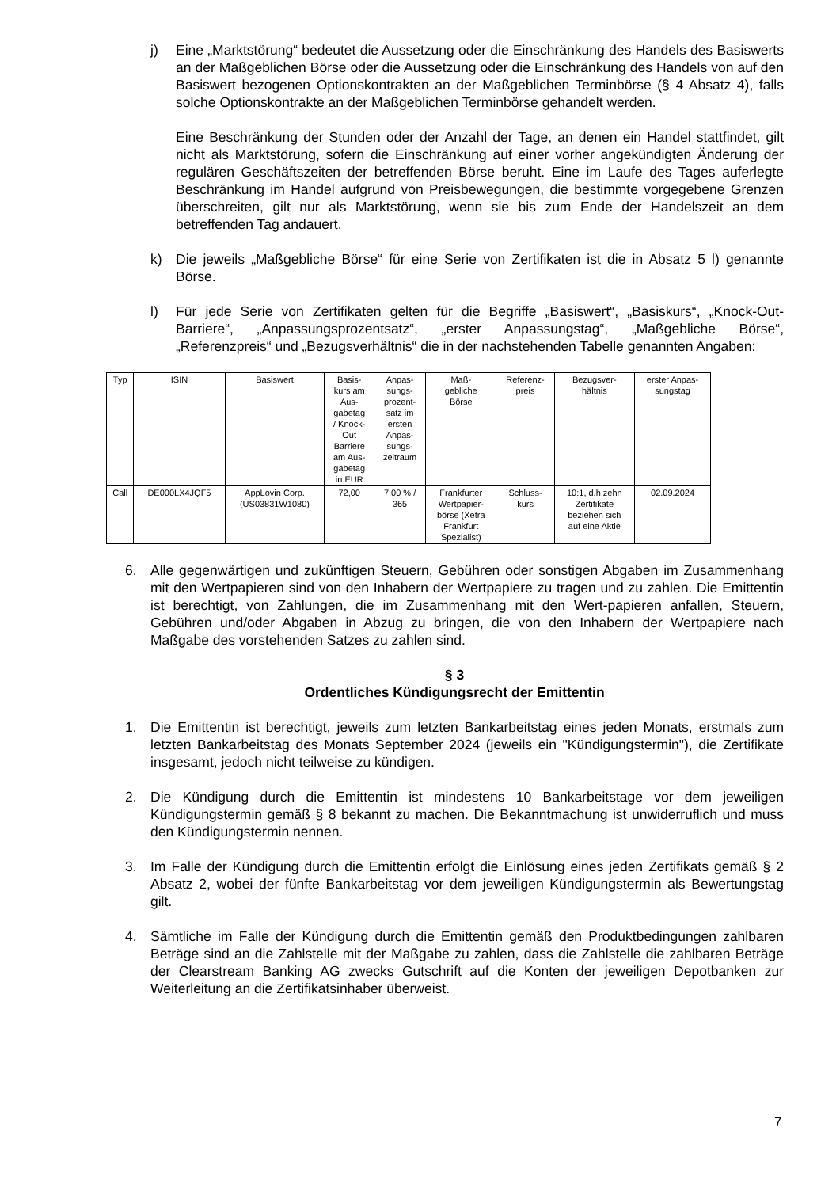j) Eine „Marktstörung“ bedeutet die Aussetzung oder die Einschränkung des Handels des Basiswerts an der Maßgeblichen Börse oder die Aussetzung oder die Einschränkung des Handels von auf den Basiswert bezogenen Optionskontrakten an der Maßgeblichen Terminbörse (§ 4 Absatz 4), falls solche Optionskontrakte an der Maßgeblichen Terminbörse gehandelt werden.
Eine Beschränkung der Stunden oder der Anzahl der Tage, an denen ein Handel stattfindet, gilt nicht als Marktstörung, sofern die Einschränkung auf einer vorher angekündigten Änderung der regulären Geschäftszeiten der betreffenden Börse beruht. Eine im Laufe des Tages auferlegte Beschränkung im Handel aufgrund von Preisbewegungen, die bestimmte vorgegebene Grenzen überschreiten, gilt nur als Marktstörung, wenn sie bis zum Ende der Handelszeit an dem betreffenden Tag andauert.
k) Die jeweils „Maßgebliche Börse“ für eine Serie von Zertifikaten ist die in Absatz 5 l) genannte Börse.
l) Für jede Serie von Zertifikaten gelten für die Begriffe „Basiswert“, „Basiskurs“, „Knock-Out-Barriere“, „Anpassungsprozentsatz“, „erster Anpassungstag“, „Maßgebliche Börse“, „Referenzpreis“ und „Bezugsverhältnis“ die in der nachstehenden Tabelle genannten Angaben:
| Typ | ISIN | Basiswert | Basis- kurs am Aus- gabetag / Knock- Out Barriere am Aus- gabetag in EUR | Anpas- sungs- prozent- satz im ersten Anpas- sungs- zeitraum | Maß- gebliche Börse | Referenz- preis | Bezugsver- hältnis | erster Anpas- sungstag |
| --- | --- | --- | --- | --- | --- | --- | --- | --- |
| Call | DE000LX4JQF5 | AppLovin Corp. (US03831W1080) | 72,00 | 7,00 % / 365 | Frankfurter Wertpapier- börse (Xetra Frankfurt Spezialist) | Schluss- kurs | 10:1, d.h zehn Zertifikate beziehen sich auf eine Aktie | 02.09.2024 |
6. Alle gegenwärtigen und zukünftigen Steuern, Gebühren oder sonstigen Abgaben im Zusammenhang mit den Wertpapieren sind von den Inhabern der Wertpapiere zu tragen und zu zahlen. Die Emittentin ist berechtigt, von Zahlungen, die im Zusammenhang mit den Wert-papieren anfallen, Steuern, Gebühren und/oder Abgaben in Abzug zu bringen, die von den Inhabern der Wertpapiere nach Maßgabe des vorstehenden Satzes zu zahlen sind.
§ 3
Ordentliches Kündigungsrecht der Emittentin
1. Die Emittentin ist berechtigt, jeweils zum letzten Bankarbeitstag eines jeden Monats, erstmals zum letzten Bankarbeitstag des Monats September 2024 (jeweils ein "Kündigungstermin"), die Zertifikate insgesamt, jedoch nicht teilweise zu kündigen.
2. Die Kündigung durch die Emittentin ist mindestens 10 Bankarbeitstage vor dem jeweiligen Kündigungstermin gemäß § 8 bekannt zu machen. Die Bekanntmachung ist unwiderruflich und muss den Kündigungstermin nennen.
3. Im Falle der Kündigung durch die Emittentin erfolgt die Einlösung eines jeden Zertifikats gemäß § 2 Absatz 2, wobei der fünfte Bankarbeitstag vor dem jeweiligen Kündigungstermin als Bewertungstag gilt.
4. Sämtliche im Falle der Kündigung durch die Emittentin gemäß den Produktbedingungen zahlbaren Beträge sind an die Zahlstelle mit der Maßgabe zu zahlen, dass die Zahlstelle die zahlbaren Beträge der Clearstream Banking AG zwecks Gutschrift auf die Konten der jeweiligen Depotbanken zur Weiterleitung an die Zertifikatsinhaber überweist.
7